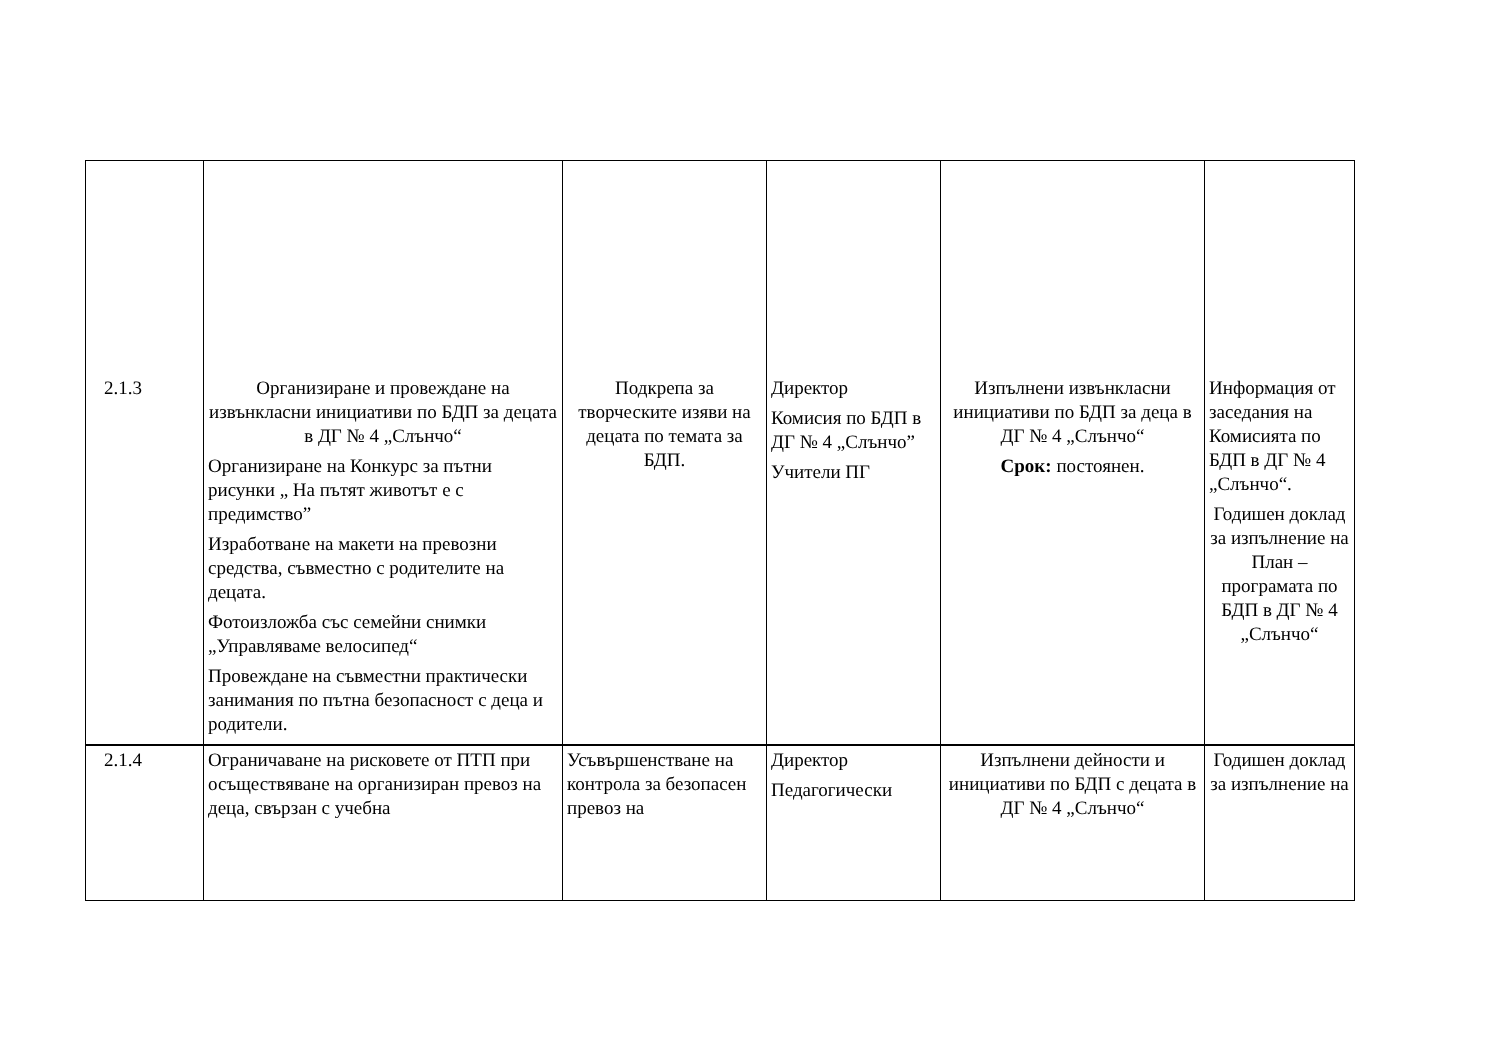| 2.1.3 | Организиране и провеждане на извънкласни инициативи по БДП за децата в ДГ № 4 „Слънчо“ Организиране на Конкурс за пътни рисунки „ На пътят животът е с предимство” Изработване на макети на превозни средства, съвместно с родителите на децата. Фотоизложба със семейни снимки „Управляваме велосипед“ Провеждане на съвместни практически занимания по пътна безопасност с деца и родители. | Подкрепа за творческите изяви на децата по темата за БДП. | Директор Комисия по БДП в ДГ № 4 „Слънчо” Учители ПГ | Изпълнени извънкласни инициативи по БДП за деца в ДГ № 4 „Слънчо“ Срок: постоянен. | Информация от заседания на Комисията по БДП в ДГ № 4 „Слънчо“. Годишен доклад за изпълнение на План – програмата по БДП в ДГ № 4 „Слънчо“ |
| 2.1.4 | Ограничаване на рисковете от ПТП при осъществяване на организиран превоз на деца, свързан с учебна | Усъвършенстване на контрола за безопасен превоз на | Директор Педагогически | Изпълнени дейности и инициативи по БДП с децата в ДГ № 4 „Слънчо“ | Годишен доклад за изпълнение на |